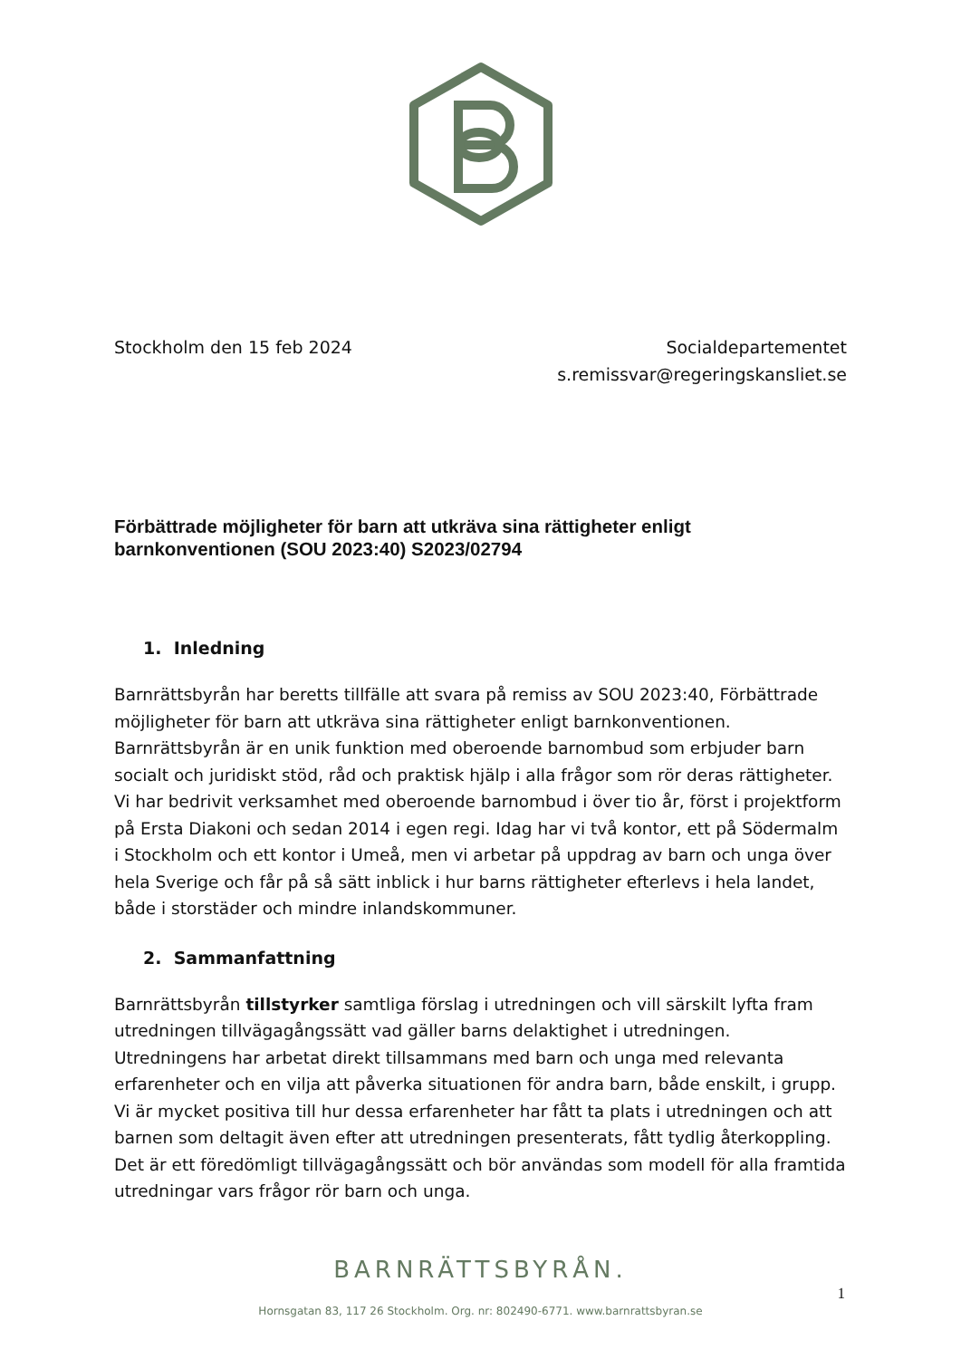Stockholm den 15 feb 2024 Socialdepartementet
s.remissvar@regeringskansliet.se
Förbättrade möjligheter för barn att utkräva sina rättigheter enligt barnkonventionen (SOU 2023:40) S2023/02794
1. Inledning
Barnrättsbyrån har beretts tillfälle att svara på remiss av SOU 2023:40, Förbättrade möjligheter för barn att utkräva sina rättigheter enligt barnkonventionen. Barnrättsbyrån är en unik funktion med oberoende barnombud som erbjuder barn socialt och juridiskt stöd, råd och praktisk hjälp i alla frågor som rör deras rättigheter. Vi har bedrivit verksamhet med oberoende barnombud i över tio år, först i projektform på Ersta Diakoni och sedan 2014 i egen regi. Idag har vi två kontor, ett på Södermalm i Stockholm och ett kontor i Umeå, men vi arbetar på uppdrag av barn och unga över hela Sverige och får på så sätt inblick i hur barns rättigheter efterlevs i hela landet, både i storstäder och mindre inlandskommuner.
2. Sammanfattning
Barnrättsbyrån tillstyrker samtliga förslag i utredningen och vill särskilt lyfta fram utredningen tillvägagångssätt vad gäller barns delaktighet i utredningen. Utredningens har arbetat direkt tillsammans med barn och unga med relevanta erfarenheter och en vilja att påverka situationen för andra barn, både enskilt, i grupp. Vi är mycket positiva till hur dessa erfarenheter har fått ta plats i utredningen och att barnen som deltagit även efter att utredningen presenterats, fått tydlig återkoppling. Det är ett föredömligt tillvägagångssätt och bör användas som modell för alla framtida utredningar vars frågor rör barn och unga.
BARNRÄTTSBYRÅN.
1
Hornsgatan 83, 117 26 Stockholm. Org. nr: 802490-6771. www.barnrattsbyran.se